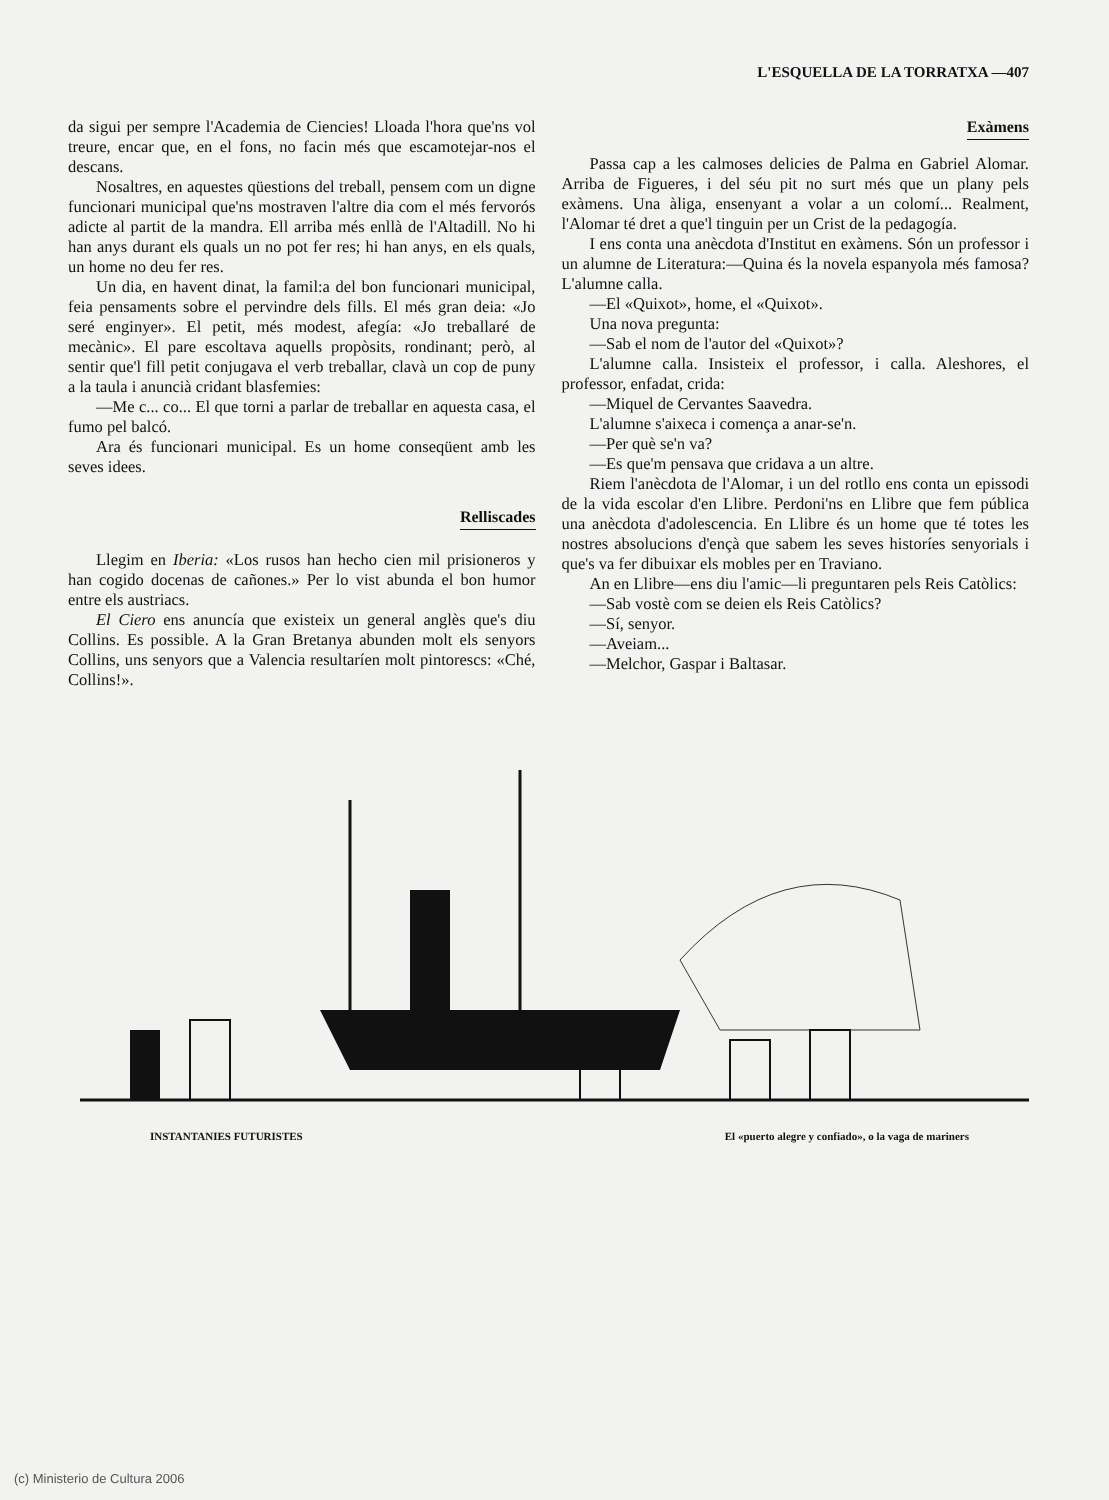L'ESQUELLA DE LA TORRATXA —407
da sigui per sempre l'Academia de Ciencies! Lloada l'hora que'ns vol treure, encar que, en el fons, no facin més que escamotejar-nos el descans.
Nosaltres, en aquestes qüestions del treball, pensem com un digne funcionari municipal que'ns mostraven l'altre dia com el més fervorós adicte al partit de la mandra. Ell arriba més enllà de l'Altadill. No hi han anys durant els quals un no pot fer res; hi han anys, en els quals, un home no deu fer res.
Un dia, en havent dinat, la famil:a del bon funcionari municipal, feia pensaments sobre el pervindre dels fills. El més gran deia: «Jo seré enginyer». El petit, més modest, afegía: «Jo treballaré de mecànic». El pare escoltava aquells propòsits, rondinant; però, al sentir que'l fill petit conjugava el verb treballar, clavà un cop de puny a la taula i anuncià cridant blasfemies:
—Me c... co... El que torni a parlar de treballar en aquesta casa, el fumo pel balcó.
Ara és funcionari municipal. Es un home conseqüent amb les seves idees.
Relliscades
Llegim en Iberia: «Los rusos han hecho cien mil prisioneros y han cogido docenas de cañones.» Per lo vist abunda el bon humor entre els austriacs.
El Ciero ens anuncía que existeix un general anglès que's diu Collins. Es possible. A la Gran Bretanya abunden molt els senyors Collins, uns senyors que a Valencia resultaríen molt pintorescs: «Ché, Collins!».
Exàmens
Passa cap a les calmoses delicies de Palma en Gabriel Alomar. Arriba de Figueres, i del séu pit no surt més que un plany pels exàmens. Una àliga, ensenyant a volar a un colomí... Realment, l'Alomar té dret a que'l tinguin per un Crist de la pedagogía.
I ens conta una anècdota d'Institut en exàmens. Són un professor i un alumne de Literatura:—Quina és la novela espanyola més famosa? L'alumne calla.
—El «Quixot», home, el «Quixot».
Una nova pregunta:
—Sab el nom de l'autor del «Quixot»?
L'alumne calla. Insisteix el professor, i calla. Aleshores, el professor, enfadat, crida:
—Miquel de Cervantes Saavedra.
L'alumne s'aixeca i comença a anar-se'n.
—Per què se'n va?
—Es que'm pensava que cridava a un altre.
Riem l'anècdota de l'Alomar, i un del rotllo ens conta un epissodi de la vida escolar d'en Llibre. Perdoni'ns en Llibre que fem pública una anècdota d'adolescencia. En Llibre és un home que té totes les nostres absolucions d'ençà que sabem les seves historíes senyorials i que's va fer dibuixar els mobles per en Traviano.
An en Llibre—ens diu l'amic—li preguntaren pels Reis Catòlics:
—Sab vostè com se deien els Reis Catòlics?
—Sí, senyor.
—Aveiam...
—Melchor, Gaspar i Baltasar.
INSTANTANIES FUTURISTES El «puerto alegre y confiado», o la vaga de mariners
(c) Ministerio de Cultura 2006